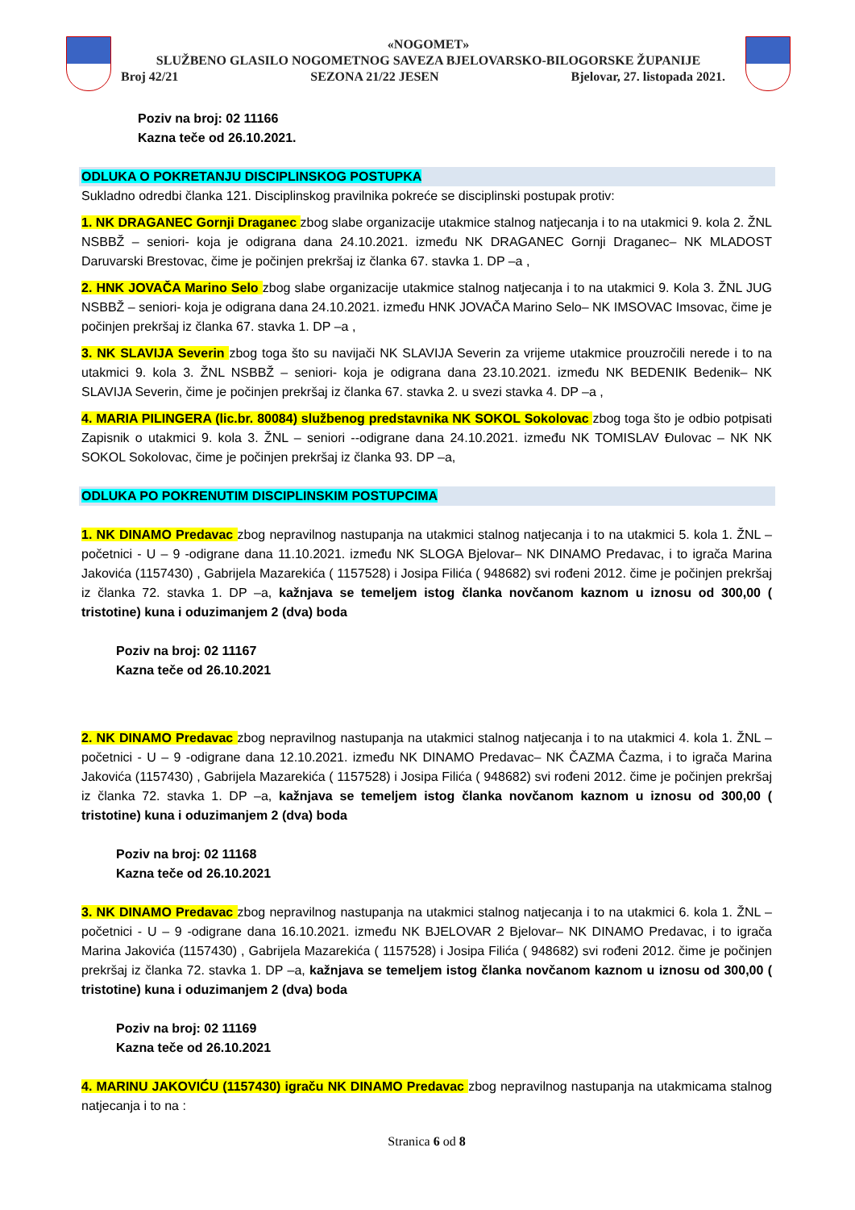«NOGOMET»
SLUŽBENO GLASILO NOGOMETNOG SAVEZA BJELOVARSKO-BILOGORSKE ŽUPANIJE
Broj 42/21 SEZONA 21/22 JESEN Bjelovar, 27. listopada 2021.
Poziv na broj: 02 11166
Kazna teče od 26.10.2021.
ODLUKA O POKRETANJU DISCIPLINSKOG POSTUPKA
Sukladno odredbi članka 121. Disciplinskog pravilnika pokreće se disciplinski postupak protiv:
1. NK DRAGANEC Gornji Draganec zbog slabe organizacije utakmice stalnog natjecanja i to na utakmici 9. kola 2. ŽNL NSBBŽ – seniori- koja je odigrana dana 24.10.2021. između NK DRAGANEC Gornji Draganec– NK MLADOST Daruvarski Brestovac, čime je počinjen prekršaj iz članka 67. stavka 1. DP –a ,
2. HNK JOVAČA Marino Selo zbog slabe organizacije utakmice stalnog natjecanja i to na utakmici 9. Kola 3. ŽNL JUG NSBBŽ – seniori- koja je odigrana dana 24.10.2021. između HNK JOVAČA Marino Selo– NK IMSOVAC Imsovac, čime je počinjen prekršaj iz članka 67. stavka 1. DP –a ,
3. NK SLAVIJA Severin zbog toga što su navijači NK SLAVIJA Severin za vrijeme utakmice prouzročili nerede i to na utakmici 9. kola 3. ŽNL NSBBŽ – seniori- koja je odigrana dana 23.10.2021. između NK BEDENIK Bedenik– NK SLAVIJA Severin, čime je počinjen prekršaj iz članka 67. stavka 2. u svezi stavka 4. DP –a ,
4. MARIA PILINGERA (lic.br. 80084) službenog predstavnika NK SOKOL Sokolovac zbog toga što je odbio potpisati Zapisnik o utakmici 9. kola 3. ŽNL – seniori --odigrane dana 24.10.2021. između NK TOMISLAV Đulovac – NK NK SOKOL Sokolovac, čime je počinjen prekršaj iz članka 93. DP –a,
ODLUKA PO POKRENUTIM DISCIPLINSKIM POSTUPCIMA
1. NK DINAMO Predavac zbog nepravilnog nastupanja na utakmici stalnog natjecanja i to na utakmici 5. kola 1. ŽNL – početnici - U – 9 -odigrane dana 11.10.2021. između NK SLOGA Bjelovar– NK DINAMO Predavac, i to igrača Marina Jakovića (1157430) , Gabrijela Mazarekića ( 1157528) i Josipa Filića ( 948682) svi rođeni 2012. čime je počinjen prekršaj iz članka 72. stavka 1. DP –a, kažnjava se temeljem istog članka novčanom kaznom u iznosu od 300,00 ( tristotine) kuna i oduzimanjem 2 (dva) boda
Poziv na broj: 02 11167
Kazna teče od 26.10.2021
2. NK DINAMO Predavac zbog nepravilnog nastupanja na utakmici stalnog natjecanja i to na utakmici 4. kola 1. ŽNL – početnici - U – 9 -odigrane dana 12.10.2021. između NK DINAMO Predavac– NK ČAZMA Čazma, i to igrača Marina Jakovića (1157430) , Gabrijela Mazarekića ( 1157528) i Josipa Filića ( 948682) svi rođeni 2012. čime je počinjen prekršaj iz članka 72. stavka 1. DP –a, kažnjava se temeljem istog članka novčanom kaznom u iznosu od 300,00 ( tristotine) kuna i oduzimanjem 2 (dva) boda
Poziv na broj: 02 11168
Kazna teče od 26.10.2021
3. NK DINAMO Predavac zbog nepravilnog nastupanja na utakmici stalnog natjecanja i to na utakmici 6. kola 1. ŽNL – početnici - U – 9 -odigrane dana 16.10.2021. između NK BJELOVAR 2 Bjelovar– NK DINAMO Predavac, i to igrača Marina Jakovića (1157430) , Gabrijela Mazarekića ( 1157528) i Josipa Filića ( 948682) svi rođeni 2012. čime je počinjen prekršaj iz članka 72. stavka 1. DP –a, kažnjava se temeljem istog članka novčanom kaznom u iznosu od 300,00 ( tristotine) kuna i oduzimanjem 2 (dva) boda
Poziv na broj: 02 11169
Kazna teče od 26.10.2021
4. MARINU JAKOVIĆU (1157430) igraču NK DINAMO Predavac zbog nepravilnog nastupanja na utakmicama stalnog natjecanja i to na :
Stranica 6 od 8